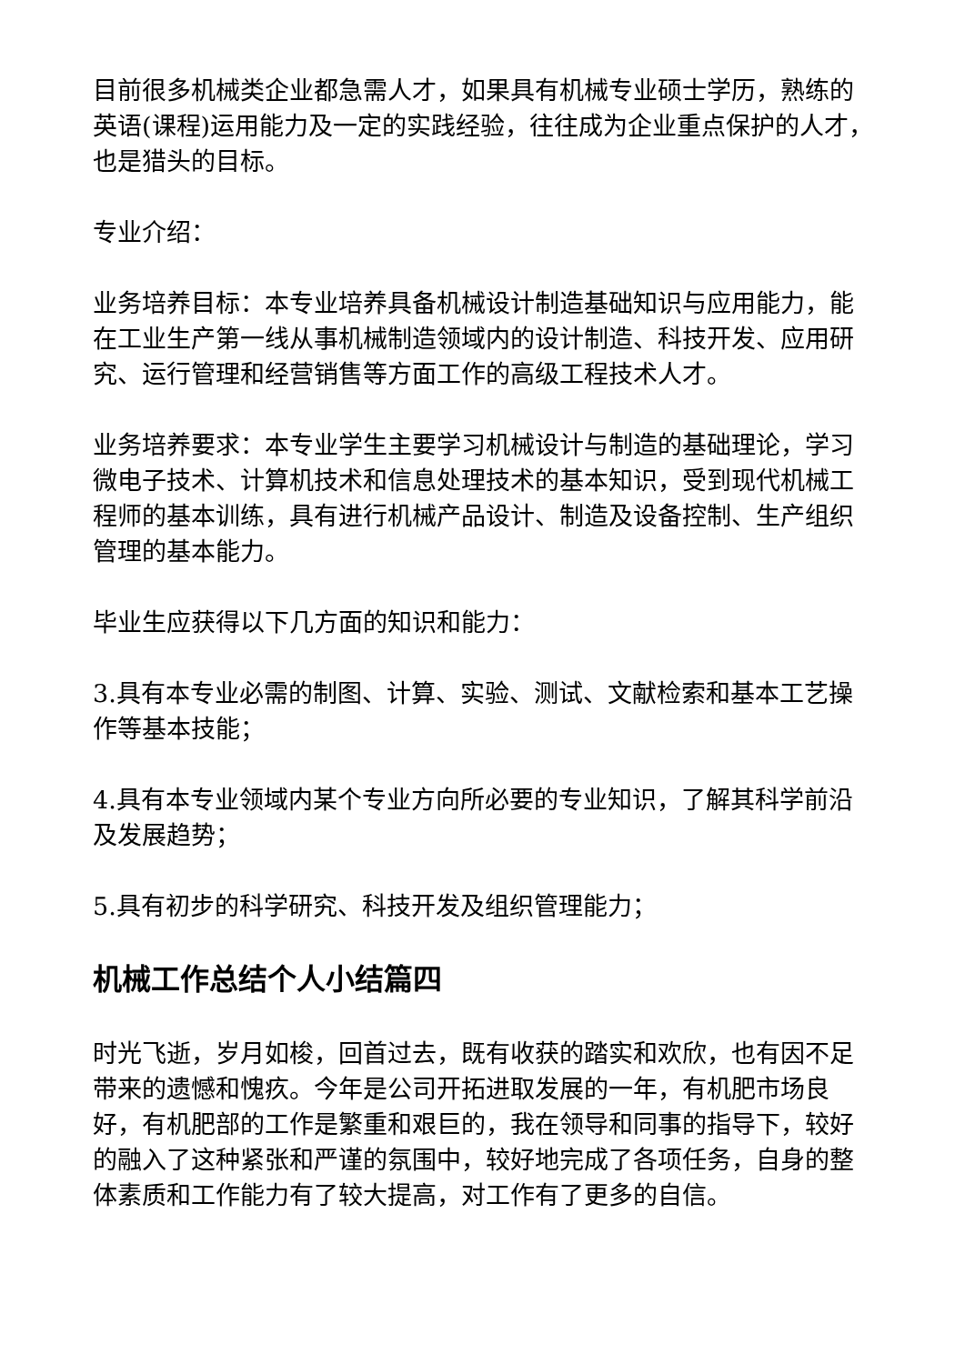目前很多机械类企业都急需人才，如果具有机械专业硕士学历，熟练的英语(课程)运用能力及一定的实践经验，往往成为企业重点保护的人才，也是猎头的目标。
专业介绍：
业务培养目标：本专业培养具备机械设计制造基础知识与应用能力，能在工业生产第一线从事机械制造领域内的设计制造、科技开发、应用研究、运行管理和经营销售等方面工作的高级工程技术人才。
业务培养要求：本专业学生主要学习机械设计与制造的基础理论，学习微电子技术、计算机技术和信息处理技术的基本知识，受到现代机械工程师的基本训练，具有进行机械产品设计、制造及设备控制、生产组织管理的基本能力。
毕业生应获得以下几方面的知识和能力：
3.具有本专业必需的制图、计算、实验、测试、文献检索和基本工艺操作等基本技能；
4.具有本专业领域内某个专业方向所必要的专业知识，了解其科学前沿及发展趋势；
5.具有初步的科学研究、科技开发及组织管理能力；
机械工作总结个人小结篇四
时光飞逝，岁月如梭，回首过去，既有收获的踏实和欢欣，也有因不足带来的遗憾和愧疚。今年是公司开拓进取发展的一年，有机肥市场良好，有机肥部的工作是繁重和艰巨的，我在领导和同事的指导下，较好的融入了这种紧张和严谨的氛围中，较好地完成了各项任务，自身的整体素质和工作能力有了较大提高，对工作有了更多的自信。